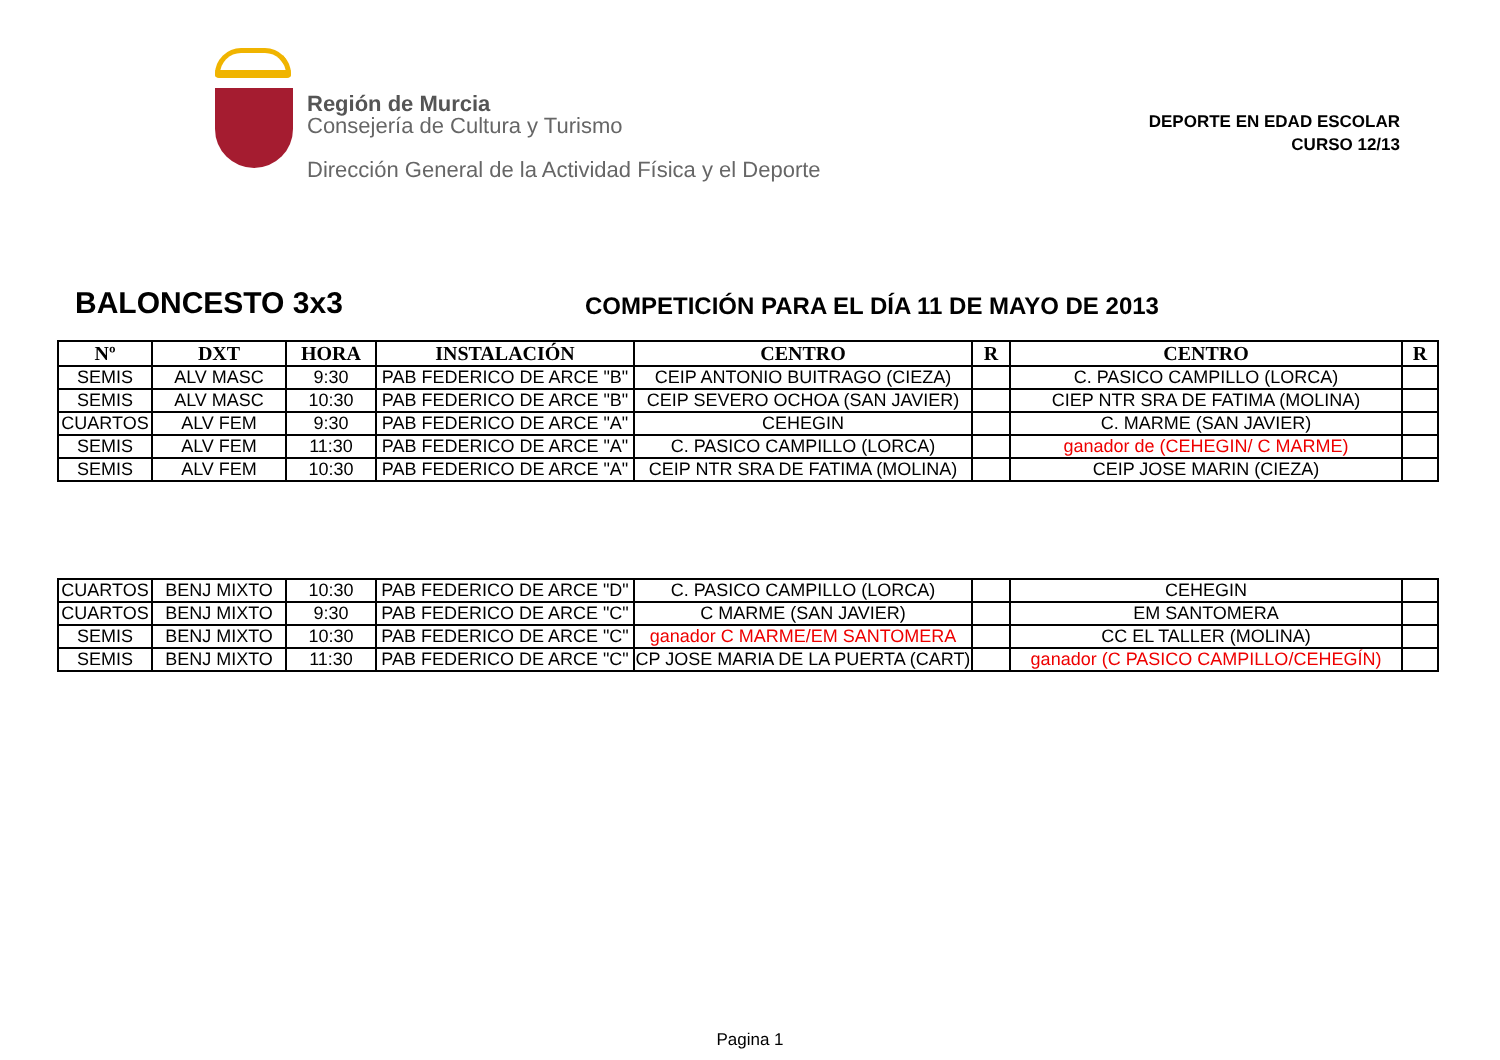Región de Murcia
Consejería de Cultura y Turismo
Dirección General de la Actividad Física y el Deporte
DEPORTE EN EDAD ESCOLAR
CURSO 12/13
BALONCESTO 3x3
COMPETICIÓN PARA EL DÍA 11 DE MAYO DE 2013
| Nº | DXT | HORA | INSTALACIÓN | CENTRO | R | CENTRO | R |
| --- | --- | --- | --- | --- | --- | --- | --- |
| SEMIS | ALV MASC | 9:30 | PAB FEDERICO DE ARCE "B" | CEIP ANTONIO BUITRAGO (CIEZA) | | C. PASICO CAMPILLO (LORCA) | |
| SEMIS | ALV MASC | 10:30 | PAB FEDERICO DE ARCE "B" | CEIP SEVERO OCHOA (SAN JAVIER) | | CIEP NTR SRA DE FATIMA (MOLINA) | |
| CUARTOS | ALV FEM | 9:30 | PAB FEDERICO DE ARCE "A" | CEHEGIN | | C. MARME (SAN JAVIER) | |
| SEMIS | ALV FEM | 11:30 | PAB FEDERICO DE ARCE "A" | C. PASICO CAMPILLO (LORCA) | | ganador de (CEHEGIN/ C MARME) | |
| SEMIS | ALV FEM | 10:30 | PAB FEDERICO DE ARCE "A" | CEIP NTR SRA DE FATIMA (MOLINA) | | CEIP JOSE MARIN (CIEZA) | |
| CUARTOS | BENJ MIXTO | 10:30 | PAB FEDERICO DE ARCE "D" | C. PASICO CAMPILLO (LORCA) | | CEHEGIN | |
| CUARTOS | BENJ MIXTO | 9:30 | PAB FEDERICO DE ARCE "C" | C MARME (SAN JAVIER) | | EM SANTOMERA | |
| SEMIS | BENJ MIXTO | 10:30 | PAB FEDERICO DE ARCE "C" | ganador C MARME/EM SANTOMERA | | CC EL TALLER (MOLINA) | |
| SEMIS | BENJ MIXTO | 11:30 | PAB FEDERICO DE ARCE "C" | CP JOSE MARIA DE LA PUERTA (CART) | | ganador (C PASICO CAMPILLO/CEHEGÍN) | |
Pagina 1